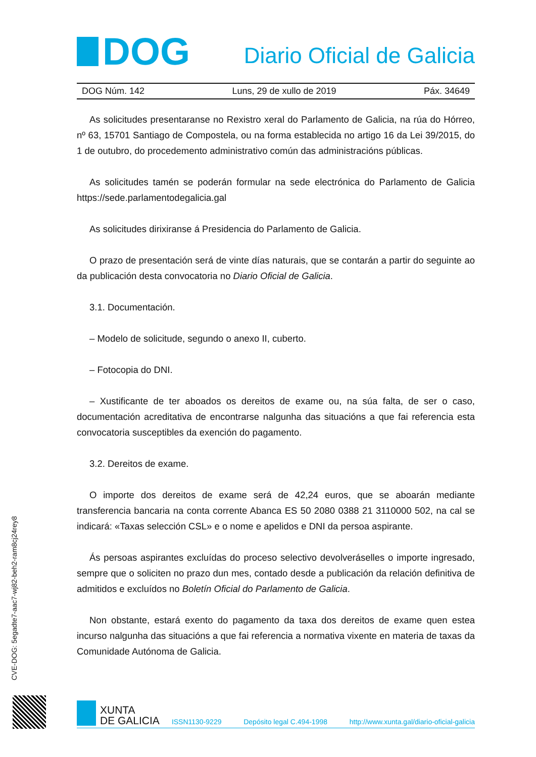DOG
Diario Oficial de Galicia
DOG Núm. 142 Luns, 29 de xullo de 2019 Páx. 34649
As solicitudes presentaranse no Rexistro xeral do Parlamento de Galicia, na rúa do Hórreo, nº 63, 15701 Santiago de Compostela, ou na forma establecida no artigo 16 da Lei 39/2015, do 1 de outubro, do procedemento administrativo común das administracións públicas.
As solicitudes tamén se poderán formular na sede electrónica do Parlamento de Galicia https://sede.parlamentodegalicia.gal
As solicitudes dirixiranse á Presidencia do Parlamento de Galicia.
O prazo de presentación será de vinte días naturais, que se contarán a partir do seguinte ao da publicación desta convocatoria no Diario Oficial de Galicia.
3.1. Documentación.
– Modelo de solicitude, segundo o anexo II, cuberto.
– Fotocopia do DNI.
– Xustificante de ter aboados os dereitos de exame ou, na súa falta, de ser o caso, documentación acreditativa de encontrarse nalgunha das situacións a que fai referencia esta convocatoria susceptibles da exención do pagamento.
3.2. Dereitos de exame.
O importe dos dereitos de exame será de 42,24 euros, que se aboarán mediante transferencia bancaria na conta corrente Abanca ES 50 2080 0388 21 3110000 502, na cal se indicará: «Taxas selección CSL» e o nome e apelidos e DNI da persoa aspirante.
Ás persoas aspirantes excluídas do proceso selectivo devolveráselles o importe ingresado, sempre que o soliciten no prazo dun mes, contado desde a publicación da relación definitiva de admitidos e excluídos no Boletín Oficial do Parlamento de Galicia.
Non obstante, estará exento do pagamento da taxa dos dereitos de exame quen estea incurso nalgunha das situacións a que fai referencia a normativa vixente en materia de taxas da Comunidade Autónoma de Galicia.
CVE-DOG: 5egadte7-aac7-wj82-beh2-ram8cj24rey8
XUNTA
DE GALICIA
ISSN1130-9229 Depósito legal C.494-1998 http://www.xunta.gal/diario-oficial-galicia